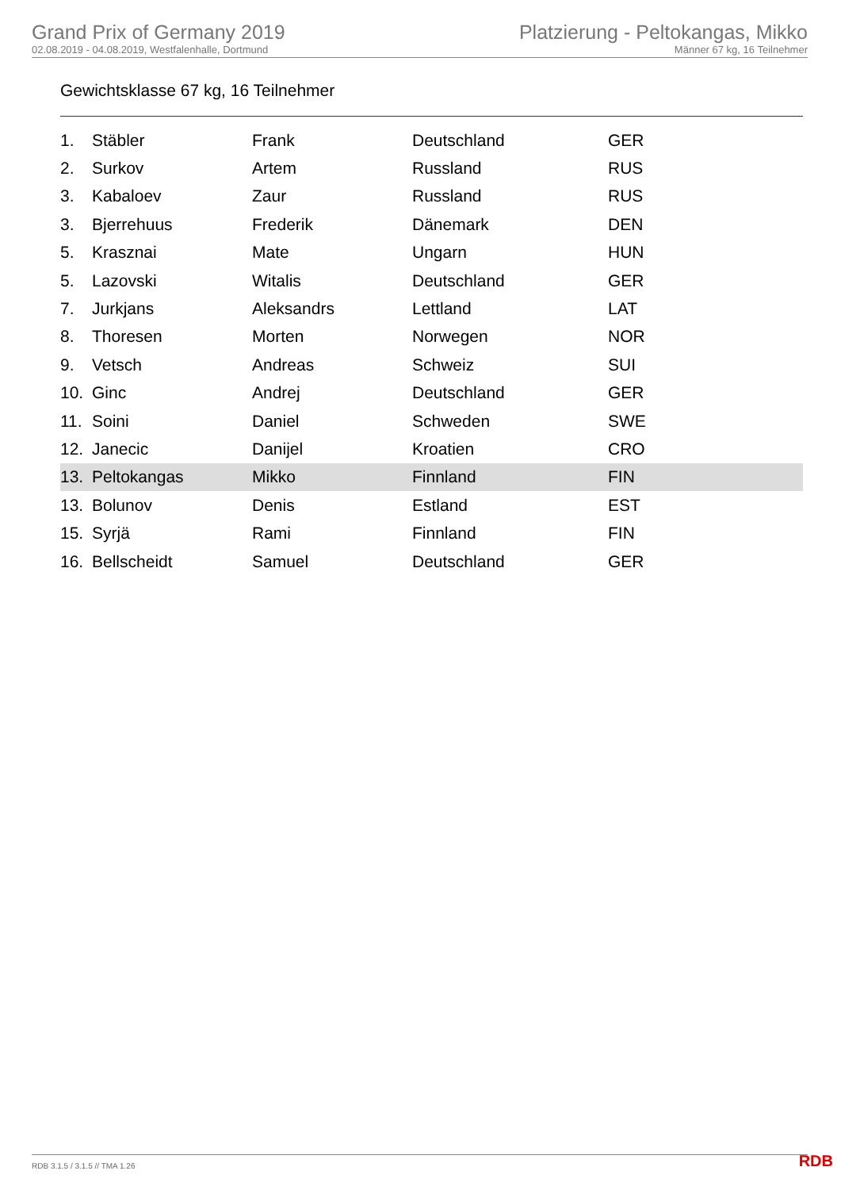Grand Prix of Germany 2019
02.08.2019 - 04.08.2019, Westfalenhalle, Dortmund
Platzierung - Peltokangas, Mikko
Männer 67 kg, 16 Teilnehmer
Gewichtsklasse 67 kg, 16 Teilnehmer
| 1. | Stäbler | Frank | Deutschland | GER |
| 2. | Surkov | Artem | Russland | RUS |
| 3. | Kabaloev | Zaur | Russland | RUS |
| 3. | Bjerrehuus | Frederik | Dänemark | DEN |
| 5. | Krasznai | Mate | Ungarn | HUN |
| 5. | Lazovski | Witalis | Deutschland | GER |
| 7. | Jurkjans | Aleksandrs | Lettland | LAT |
| 8. | Thoresen | Morten | Norwegen | NOR |
| 9. | Vetsch | Andreas | Schweiz | SUI |
| 10. | Ginc | Andrej | Deutschland | GER |
| 11. | Soini | Daniel | Schweden | SWE |
| 12. | Janecic | Danijel | Kroatien | CRO |
| 13. | Peltokangas | Mikko | Finnland | FIN |
| 13. | Bolunov | Denis | Estland | EST |
| 15. | Syrjä | Rami | Finnland | FIN |
| 16. | Bellscheidt | Samuel | Deutschland | GER |
RDB 3.1.5 / 3.1.5 // TMA 1.26 RDB